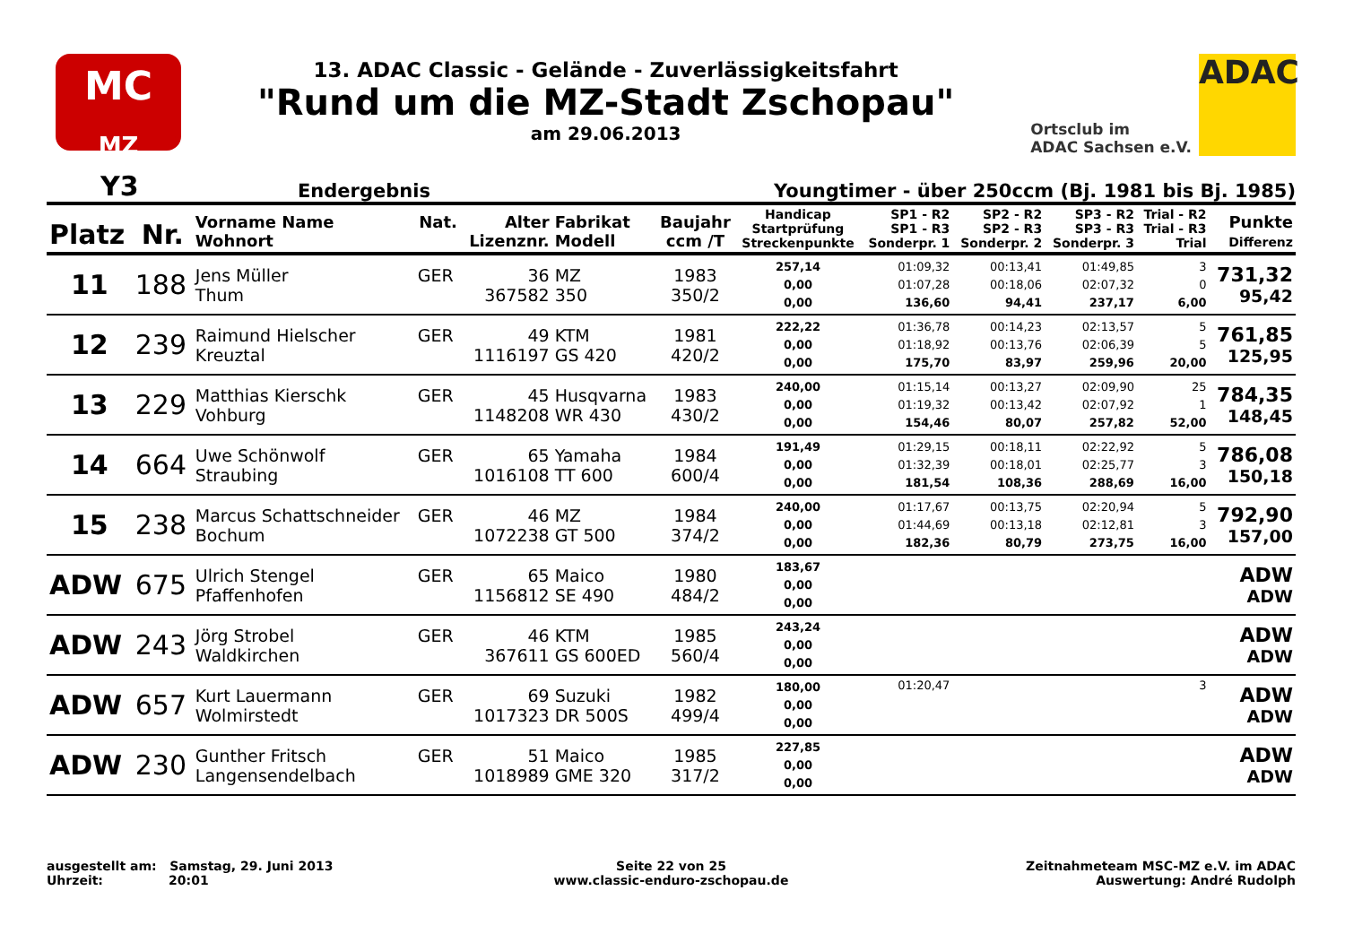MC
MZ
13. ADAC Classic - Gelände - Zuverlässigkeitsfahrt
"Rund um die MZ-Stadt Zschopau"
am 29.06.2013
Ortsclub im
ADAC Sachsen e.V.
ADAC
Y3 Endergebnis Youngtimer - über 250ccm (Bj. 1981 bis Bj. 1985)
| Platz | Nr. | Vorname Name Wohnort | Nat. | Alter Lizenznr. | Fabrikat Modell | Baujahr ccm /T | Handicap Startprüfung Streckenpunkte | SP1 - R2 SP1 - R3 Sonderpr. 1 | SP2 - R2 SP2 - R3 Sonderpr. 2 | SP3 - R2 SP3 - R3 Sonderpr. 3 | Trial - R2 Trial - R3 Trial | Punkte Differenz |
| --- | --- | --- | --- | --- | --- | --- | --- | --- | --- | --- | --- | --- |
| 11 | 188 | Jens Müller Thum | GER | 36 367582 | MZ 350 | 1983 350/2 | 257,14 0,00 0,00 | 01:09,32 01:07,28 136,60 | 00:13,41 00:18,06 94,41 | 01:49,85 02:07,32 237,17 | 3 0 6,00 | 731,32 95,42 |
| 12 | 239 | Raimund Hielscher Kreuztal | GER | 49 1116197 | KTM GS 420 | 1981 420/2 | 222,22 0,00 0,00 | 01:36,78 01:18,92 175,70 | 00:14,23 00:13,76 83,97 | 02:13,57 02:06,39 259,96 | 5 5 20,00 | 761,85 125,95 |
| 13 | 229 | Matthias Kierschk Vohburg | GER | 45 1148208 | Husqvarna WR 430 | 1983 430/2 | 240,00 0,00 0,00 | 01:15,14 01:19,32 154,46 | 00:13,27 00:13,42 80,07 | 02:09,90 02:07,92 257,82 | 25 1 52,00 | 784,35 148,45 |
| 14 | 664 | Uwe Schönwolf Straubing | GER | 65 1016108 | Yamaha TT 600 | 1984 600/4 | 191,49 0,00 0,00 | 01:29,15 01:32,39 181,54 | 00:18,11 00:18,01 108,36 | 02:22,92 02:25,77 288,69 | 5 3 16,00 | 786,08 150,18 |
| 15 | 238 | Marcus Schattschneider Bochum | GER | 46 1072238 | MZ GT 500 | 1984 374/2 | 240,00 0,00 0,00 | 01:17,67 01:44,69 182,36 | 00:13,75 00:13,18 80,79 | 02:20,94 02:12,81 273,75 | 5 3 16,00 | 792,90 157,00 |
| ADW | 675 | Ulrich Stengel Pfaffenhofen | GER | 65 1156812 | Maico SE 490 | 1980 484/2 | 183,67 0,00 0,00 | | | | | ADW ADW |
| ADW | 243 | Jörg Strobel Waldkirchen | GER | 46 367611 | KTM GS 600ED | 1985 560/4 | 243,24 0,00 0,00 | | | | | ADW ADW |
| ADW | 657 | Kurt Lauermann Wolmirstedt | GER | 69 1017323 | Suzuki DR 500S | 1982 499/4 | 180,00 0,00 0,00 | 01:20,47 | | | 3 | ADW ADW |
| ADW | 230 | Gunther Fritsch Langensendelbach | GER | 51 1018989 | Maico GME 320 | 1985 317/2 | 227,85 0,00 0,00 | | | | | ADW ADW |
ausgestellt am: Samstag, 29. Juni 2013
Uhrzeit: 20:01
Seite 22 von 25
www.classic-enduro-zschopau.de
Zeitnahmeteam MSC-MZ e.V. im ADAC
Auswertung: André Rudolph